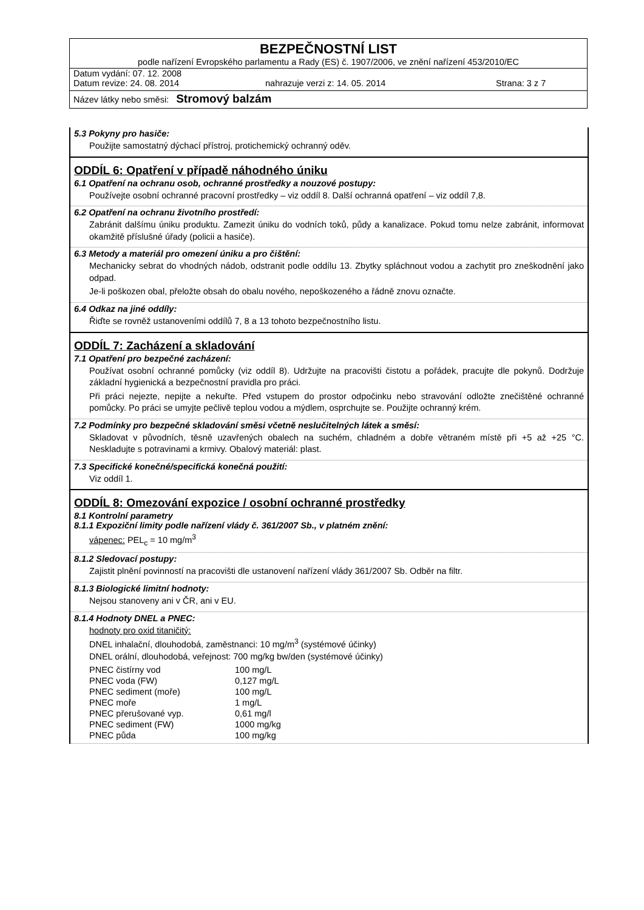BEZPEČNOSTNÍ LIST
podle nařízení Evropského parlamentu a Rady (ES) č. 1907/2006, ve znění nařízení 453/2010/EC
Datum vydání: 07. 12. 2008
Datum revize: 24. 08. 2014 nahrazuje verzi z: 14. 05. 2014 Strana: 3 z 7
Název látky nebo směsi: Stromový balzám
5.3 Pokyny pro hasiče:
Použijte samostatný dýchací přístroj, protichemický ochranný oděv.
ODDÍL 6: Opatření v případě náhodného úniku
6.1 Opatření na ochranu osob, ochranné prostředky a nouzové postupy:
Používejte osobní ochranné pracovní prostředky – viz oddíl 8. Další ochranná opatření – viz oddíl 7,8.
6.2 Opatření na ochranu životního prostředí:
Zabránit dalšímu úniku produktu. Zamezit úniku do vodních toků, půdy a kanalizace. Pokud tomu nelze zabránit, informovat okamžitě příslušné úřady (policii a hasiče).
6.3 Metody a materiál pro omezení úniku a pro čištění:
Mechanicky sebrat do vhodných nádob, odstranit podle oddílu 13. Zbytky spláchnout vodou a zachytit pro zneškodnění jako odpad.
Je-li poškozen obal, přeložte obsah do obalu nového, nepoškozeného a řádně znovu označte.
6.4 Odkaz na jiné oddíly:
Řiďte se rovněž ustanoveními oddílů 7, 8 a 13 tohoto bezpečnostního listu.
ODDÍL 7: Zacházení a skladování
7.1 Opatření pro bezpečné zacházení:
Používat osobní ochranné pomůcky (viz oddíl 8). Udržujte na pracovišti čistotu a pořádek, pracujte dle pokynů. Dodržuje základní hygienická a bezpečnostní pravidla pro práci.
Při práci nejezte, nepijte a nekuřte. Před vstupem do prostor odpočinku nebo stravování odložte znečištěné ochranné pomůcky. Po práci se umyjte pečlivě teplou vodou a mýdlem, osprchujte se. Použijte ochranný krém.
7.2 Podmínky pro bezpečné skladování směsi včetně neslučitelných látek a směsí:
Skladovat v původních, těsně uzavřených obalech na suchém, chladném a dobře větraném místě při +5 až +25 °C. Neskladujte s potravinami a krmivy. Obalový materiál: plast.
7.3 Specifické konečné/specifická konečná použití:
Viz oddíl 1.
ODDÍL 8: Omezování expozice / osobní ochranné prostředky
8.1 Kontrolní parametry
8.1.1 Expoziční limity podle nařízení vlády č. 361/2007 Sb., v platném znění:
vápenec: PEL<sub>c</sub> = 10 mg/m<sup>3</sup>
8.1.2 Sledovací postupy:
Zajistit plnění povinností na pracovišti dle ustanovení nařízení vlády 361/2007 Sb. Odběr na filtr.
8.1.3 Biologické limitní hodnoty:
Nejsou stanoveny ani v ČR, ani v EU.
8.1.4 Hodnoty DNEL a PNEC:
hodnoty pro oxid titaničitý:
DNEL inhalační, dlouhodobá, zaměstnanci: 10 mg/m<sup>3</sup> (systémové účinky)
DNEL orální, dlouhodobá, veřejnost: 700 mg/kg bw/den (systémové účinky)
| PNEC čistírny vod | 100 mg/L |
| PNEC voda (FW) | 0,127 mg/L |
| PNEC sediment (moře) | 100 mg/L |
| PNEC moře | 1 mg/L |
| PNEC přerušované vyp. | 0,61 mg/l |
| PNEC sediment (FW) | 1000 mg/kg |
| PNEC půda | 100 mg/kg |